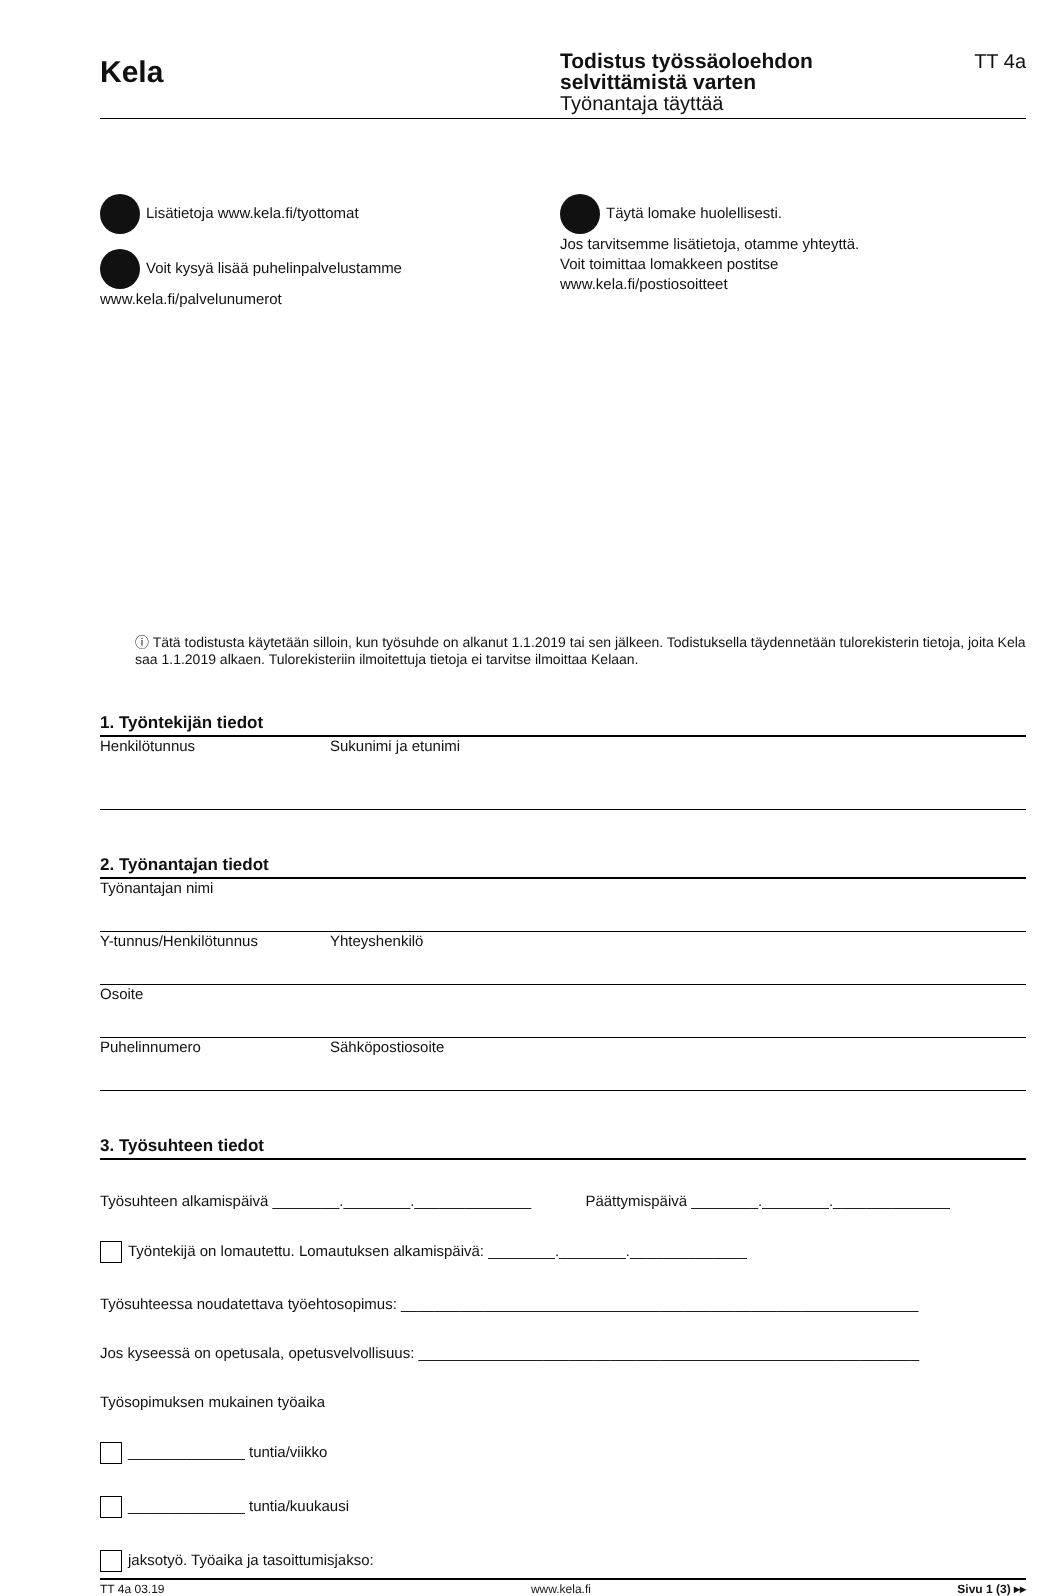Kela
Todistus työssäoloehdon
selvittämistä varten
Työnantaja täyttää
TT 4a
Lisätietoja www.kela.fi/tyottomat
Voit kysyä lisää puhelinpalvelustamme
www.kela.fi/palvelunumerot
Täytä lomake huolellisesti.
Jos tarvitsemme lisätietoja, otamme yhteyttä.
Voit toimittaa lomakkeen postitse
www.kela.fi/postiosoitteet
ⓘ Tätä todistusta käytetään silloin, kun työsuhde on alkanut 1.1.2019 tai sen jälkeen. Todistuksella täydennetään tulorekisterin tietoja, joita Kela saa 1.1.2019 alkaen. Tulorekisteriin ilmoitettuja tietoja ei tarvitse ilmoittaa Kelaan.
1. Työntekijän tiedot
Henkilötunnus Sukunimi ja etunimi
2. Työnantajan tiedot
Työnantajan nimi
Y-tunnus/Henkilötunnus Yhteyshenkilö
Osoite
Puhelinnumero Sähköpostiosoite
3. Työsuhteen tiedot
Työsuhteen alkamispäivä ________.________.______________ Päättymispäivä ________.________.______________
Työntekijä on lomautettu. Lomautuksen alkamispäivä: ________.________.______________
Työsuhteessa noudatettava työehtosopimus: ______________________________________________________________
Jos kyseessä on opetusala, opetusvelvollisuus: ____________________________________________________________
Työsopimuksen mukainen työaika
______________ tuntia/viikko
______________ tuntia/kuukausi
jaksotyö. Työaika ja tasoittumisjakso:
TT 4a 03.19 www.kela.fi Sivu 1 (3) ▸▸